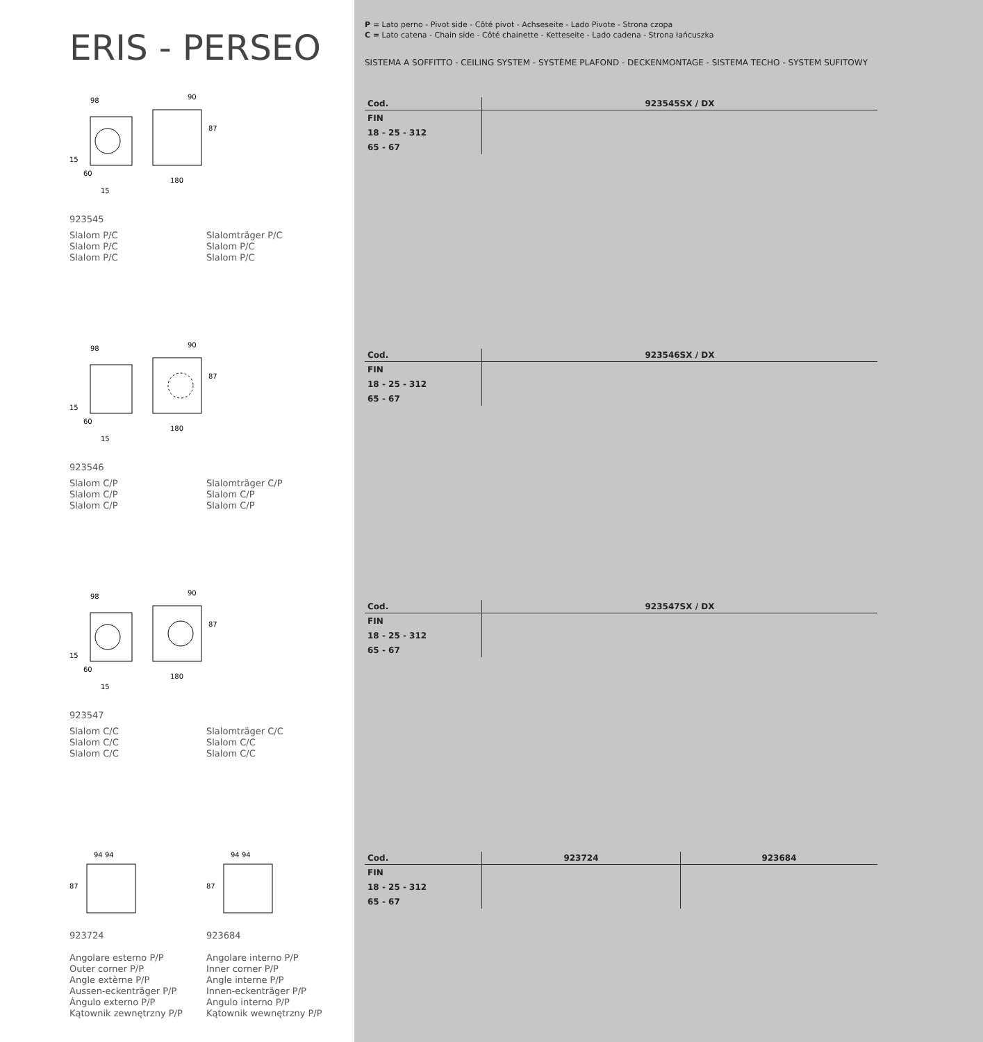ERIS - PERSEO
98
90
87
15
60
15
180
923545
Slalom P/C
Slalom P/C
Slalom P/C
Slalomträger P/C
Slalom P/C
Slalom P/C
98
90
87
15
60
15
180
923546
Slalom C/P
Slalom C/P
Slalom C/P
Slalomträger C/P
Slalom C/P
Slalom C/P
98
90
87
15
60
15
180
923547
Slalom C/C
Slalom C/C
Slalom C/C
Slalomträger C/C
Slalom C/C
Slalom C/C
94 94
87
94 94
87
923724
Angolare esterno P/P
Outer corner P/P
Angle extèrne P/P
Aussen-eckenträger P/P
Ángulo externo P/P
Kątownik zewnętrzny P/P
923684
Angolare interno P/P
Inner corner P/P
Angle interne P/P
Innen-eckenträger P/P
Angulo interno P/P
Kątownik wewnętrzny P/P
P = Lato perno - Pivot side - Côté pivot - Achseseite - Lado Pivote - Strona czopa
C = Lato catena - Chain side - Côté chainette - Ketteseite - Lado cadena - Strona łańcuszka
SISTEMA A SOFFITTO - CEILING SYSTEM - SYSTÈME PLAFOND - DECKENMONTAGE - SISTEMA TECHO - SYSTEM SUFITOWY
| Cod. | 923545SX / DX |
| --- | --- |
| FIN | |
| 18 - 25 - 312 | |
| 65 - 67 | |
| Cod. | 923546SX / DX |
| --- | --- |
| FIN | |
| 18 - 25 - 312 | |
| 65 - 67 | |
| Cod. | 923547SX / DX |
| --- | --- |
| FIN | |
| 18 - 25 - 312 | |
| 65 - 67 | |
| Cod. | 923724 | 923684 |
| --- | --- | --- |
| FIN | | |
| 18 - 25 - 312 | | |
| 65 - 67 | | |